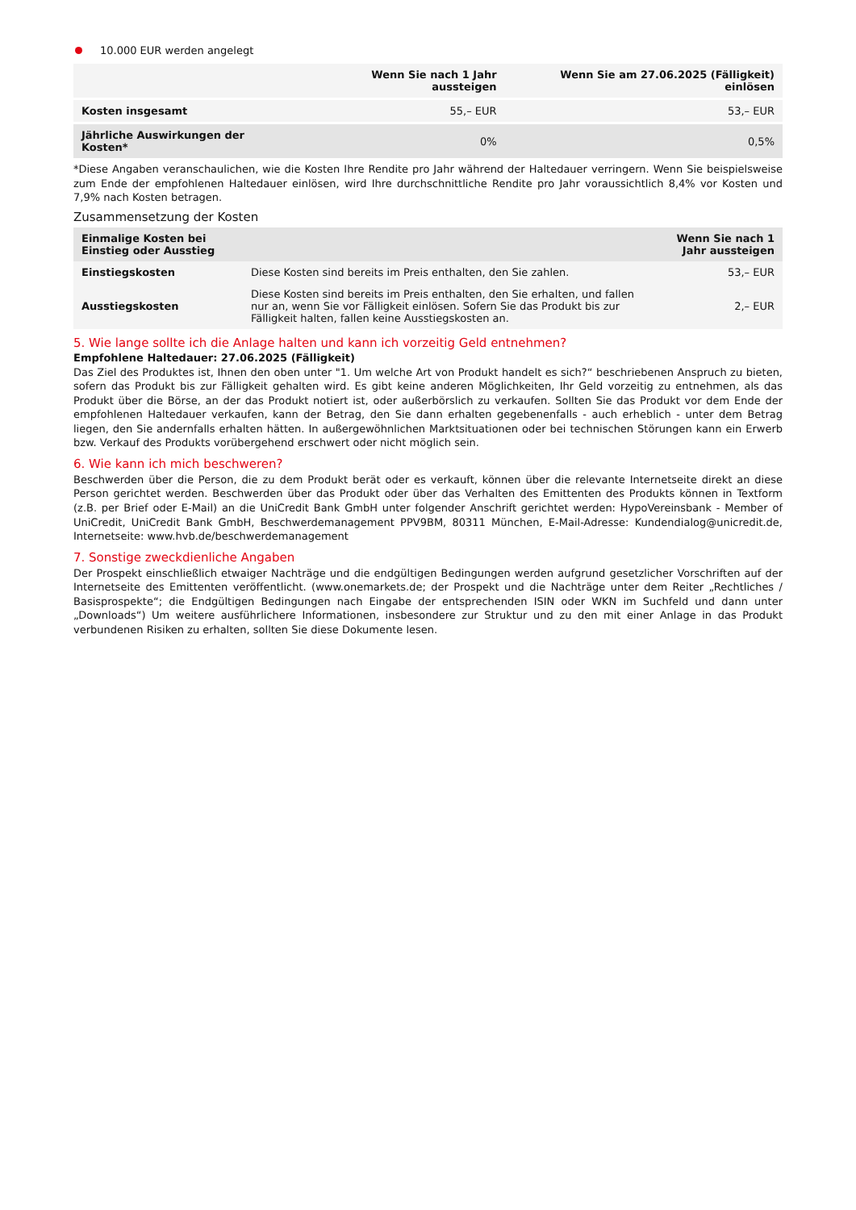10.000 EUR werden angelegt
| | Wenn Sie nach 1 Jahr aussteigen | Wenn Sie am 27.06.2025 (Fälligkeit) einlösen |
| --- | --- | --- |
| Kosten insgesamt | 55,– EUR | 53,– EUR |
| Jährliche Auswirkungen der Kosten* | 0% | 0,5% |
*Diese Angaben veranschaulichen, wie die Kosten Ihre Rendite pro Jahr während der Haltedauer verringern. Wenn Sie beispielsweise zum Ende der empfohlenen Haltedauer einlösen, wird Ihre durchschnittliche Rendite pro Jahr voraussichtlich 8,4% vor Kosten und 7,9% nach Kosten betragen.
Zusammensetzung der Kosten
| Einmalige Kosten bei Einstieg oder Ausstieg | | Wenn Sie nach 1 Jahr aussteigen |
| --- | --- | --- |
| Einstiegskosten | Diese Kosten sind bereits im Preis enthalten, den Sie zahlen. | 53,– EUR |
| Ausstiegskosten | Diese Kosten sind bereits im Preis enthalten, den Sie erhalten, und fallen nur an, wenn Sie vor Fälligkeit einlösen. Sofern Sie das Produkt bis zur Fälligkeit halten, fallen keine Ausstiegskosten an. | 2,– EUR |
5. Wie lange sollte ich die Anlage halten und kann ich vorzeitig Geld entnehmen?
Empfohlene Haltedauer: 27.06.2025 (Fälligkeit)
Das Ziel des Produktes ist, Ihnen den oben unter "1. Um welche Art von Produkt handelt es sich?“ beschriebenen Anspruch zu bieten, sofern das Produkt bis zur Fälligkeit gehalten wird. Es gibt keine anderen Möglichkeiten, Ihr Geld vorzeitig zu entnehmen, als das Produkt über die Börse, an der das Produkt notiert ist, oder außerbörslich zu verkaufen. Sollten Sie das Produkt vor dem Ende der empfohlenen Haltedauer verkaufen, kann der Betrag, den Sie dann erhalten gegebenenfalls - auch erheblich - unter dem Betrag liegen, den Sie andernfalls erhalten hätten. In außergewöhnlichen Marktsituationen oder bei technischen Störungen kann ein Erwerb bzw. Verkauf des Produkts vorübergehend erschwert oder nicht möglich sein.
6. Wie kann ich mich beschweren?
Beschwerden über die Person, die zu dem Produkt berät oder es verkauft, können über die relevante Internetseite direkt an diese Person gerichtet werden. Beschwerden über das Produkt oder über das Verhalten des Emittenten des Produkts können in Textform (z.B. per Brief oder E-Mail) an die UniCredit Bank GmbH unter folgender Anschrift gerichtet werden: HypoVereinsbank - Member of UniCredit, UniCredit Bank GmbH, Beschwerdemanagement PPV9BM, 80311 München, E-Mail-Adresse: Kundendialog@unicredit.de, Internetseite: www.hvb.de/beschwerdemanagement
7. Sonstige zweckdienliche Angaben
Der Prospekt einschließlich etwaiger Nachträge und die endgültigen Bedingungen werden aufgrund gesetzlicher Vorschriften auf der Internetseite des Emittenten veröffentlicht. (www.onemarkets.de; der Prospekt und die Nachträge unter dem Reiter „Rechtliches / Basisprospekte“; die Endgültigen Bedingungen nach Eingabe der entsprechenden ISIN oder WKN im Suchfeld und dann unter „Downloads“) Um weitere ausführlichere Informationen, insbesondere zur Struktur und zu den mit einer Anlage in das Produkt verbundenen Risiken zu erhalten, sollten Sie diese Dokumente lesen.